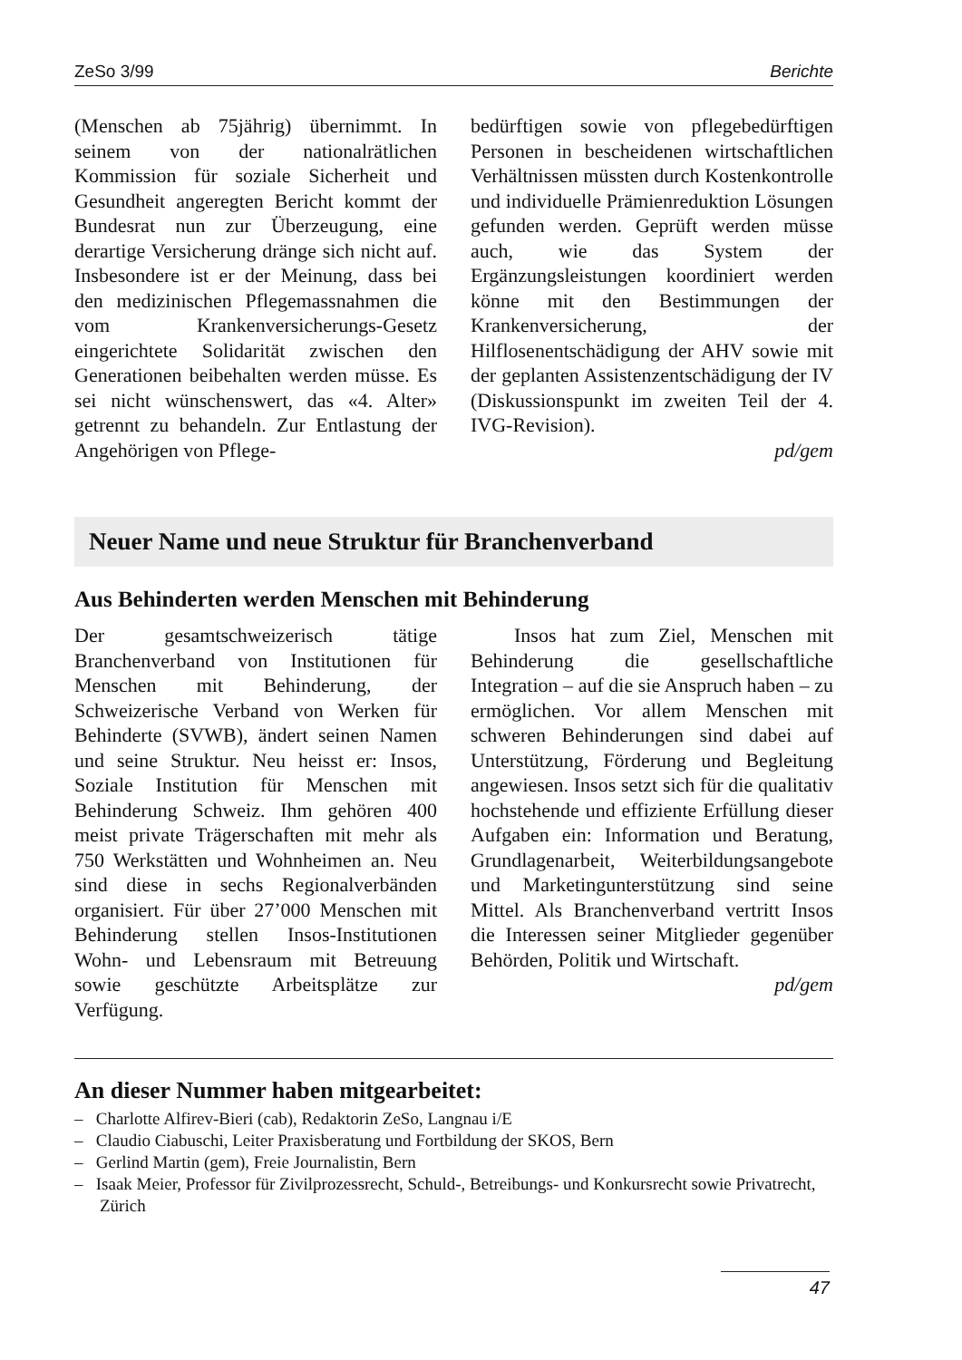ZeSo 3/99 Berichte
(Menschen ab 75jährig) übernimmt. In seinem von der nationalrätlichen Kommission für soziale Sicherheit und Gesundheit angeregten Bericht kommt der Bundesrat nun zur Überzeugung, eine derartige Versicherung dränge sich nicht auf. Insbesondere ist er der Meinung, dass bei den medizinischen Pflegemassnahmen die vom Krankenversicherungs-Gesetz eingerichtete Solidarität zwischen den Generationen beibehalten werden müsse. Es sei nicht wünschenswert, das «4. Alter» getrennt zu behandeln. Zur Entlastung der Angehörigen von Pflege-
bedürftigen sowie von pflegebedürftigen Personen in bescheidenen wirtschaftlichen Verhältnissen müssten durch Kostenkontrolle und individuelle Prämienreduktion Lösungen gefunden werden. Geprüft werden müsse auch, wie das System der Ergänzungsleistungen koordiniert werden könne mit den Bestimmungen der Krankenversicherung, der Hilflosenentschädigung der AHV sowie mit der geplanten Assistenzentschädigung der IV (Diskussionspunkt im zweiten Teil der 4. IVG-Revision).
pd/gem
Neuer Name und neue Struktur für Branchenverband
Aus Behinderten werden Menschen mit Behinderung
Der gesamtschweizerisch tätige Branchenverband von Institutionen für Menschen mit Behinderung, der Schweizerische Verband von Werken für Behinderte (SVWB), ändert seinen Namen und seine Struktur. Neu heisst er: Insos, Soziale Institution für Menschen mit Behinderung Schweiz. Ihm gehören 400 meist private Trägerschaften mit mehr als 750 Werkstätten und Wohnheimen an. Neu sind diese in sechs Regionalverbänden organisiert. Für über 27’000 Menschen mit Behinderung stellen Insos-Institutionen Wohn- und Lebensraum mit Betreuung sowie geschützte Arbeitsplätze zur Verfügung.
Insos hat zum Ziel, Menschen mit Behinderung die gesellschaftliche Integration – auf die sie Anspruch haben – zu ermöglichen. Vor allem Menschen mit schweren Behinderungen sind dabei auf Unterstützung, Förderung und Begleitung angewiesen. Insos setzt sich für die qualitativ hochstehende und effiziente Erfüllung dieser Aufgaben ein: Information und Beratung, Grundlagenarbeit, Weiterbildungsangebote und Marketingunterstützung sind seine Mittel. Als Branchenverband vertritt Insos die Interessen seiner Mitglieder gegenüber Behörden, Politik und Wirtschaft.
pd/gem
An dieser Nummer haben mitgearbeitet:
– Charlotte Alfirev-Bieri (cab), Redaktorin ZeSo, Langnau i/E
– Claudio Ciabuschi, Leiter Praxisberatung und Fortbildung der SKOS, Bern
– Gerlind Martin (gem), Freie Journalistin, Bern
– Isaak Meier, Professor für Zivilprozessrecht, Schuld-, Betreibungs- und Konkursrecht sowie Privatrecht, Zürich
47